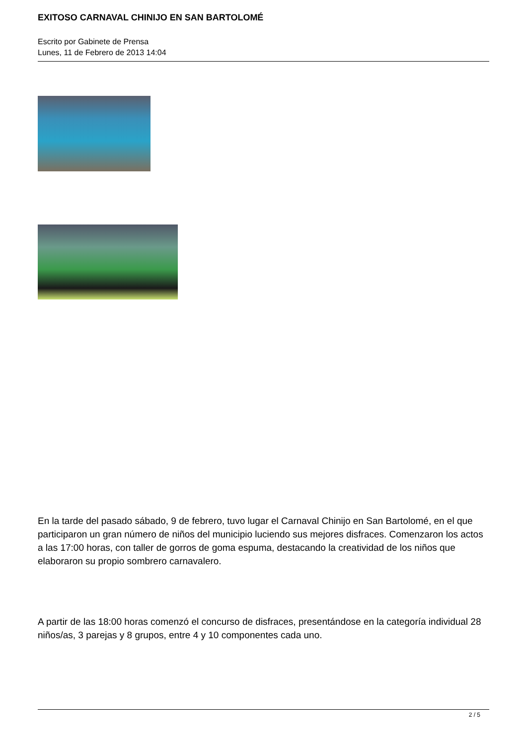EXITOSO CARNAVAL CHINIJO EN SAN BARTOLOMÉ
Escrito por Gabinete de Prensa
Lunes, 11 de Febrero de 2013 14:04
En la tarde del pasado sábado, 9 de febrero, tuvo lugar el Carnaval Chinijo en San Bartolomé, en el que participaron un gran número de niños del municipio luciendo sus mejores disfraces. Comenzaron los actos a las 17:00 horas, con taller de gorros de goma espuma, destacando la creatividad de los niños que elaboraron su propio sombrero carnavalero.
A partir de las 18:00 horas comenzó el concurso de disfraces, presentándose en la categoría individual 28 niños/as, 3 parejas y 8 grupos, entre 4 y 10 componentes cada uno.
2 / 5